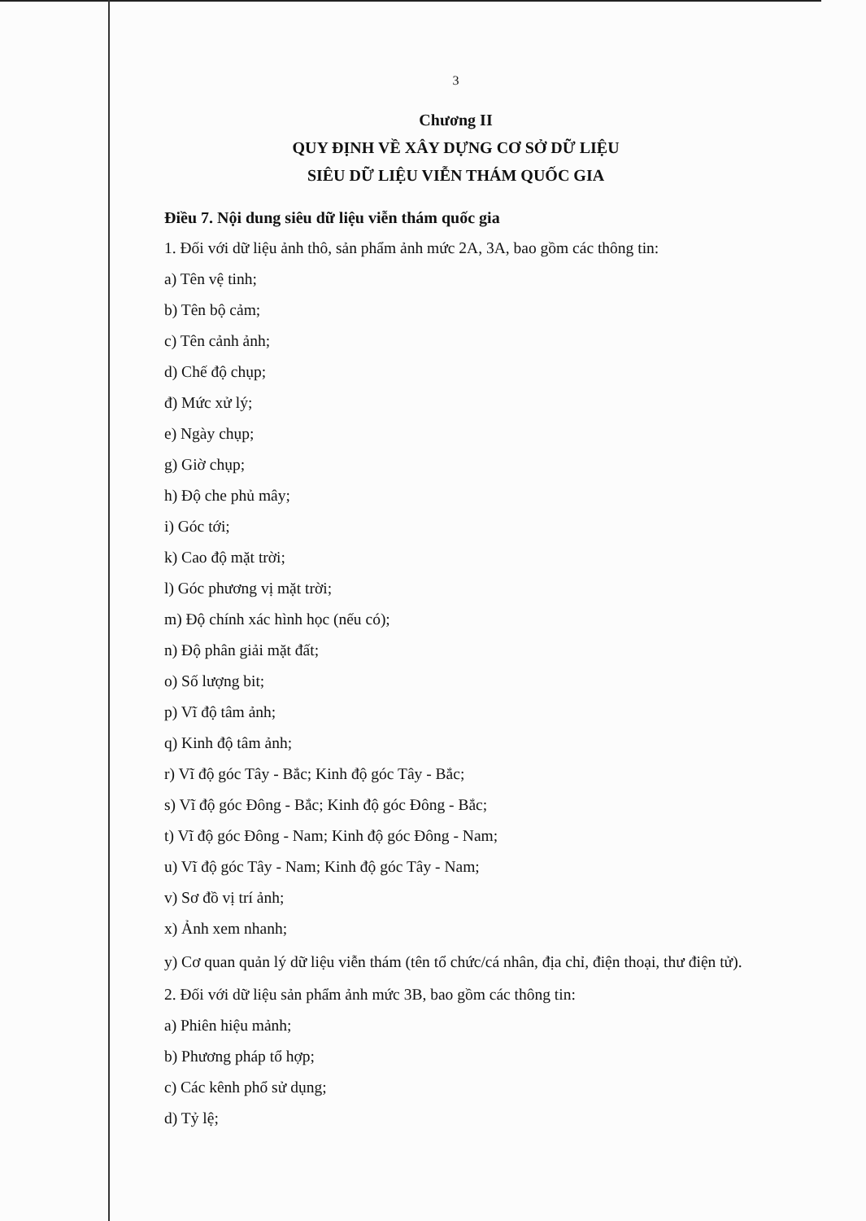3
Chương II
QUY ĐỊNH VỀ XÂY DỰNG CƠ SỞ DỮ LIỆU
SIÊU DỮ LIỆU VIỄN THÁM QUỐC GIA
Điều 7. Nội dung siêu dữ liệu viễn thám quốc gia
1. Đối với dữ liệu ảnh thô, sản phẩm ảnh mức 2A, 3A, bao gồm các thông tin:
a) Tên vệ tinh;
b) Tên bộ cảm;
c) Tên cảnh ảnh;
d) Chế độ chụp;
đ) Mức xử lý;
e) Ngày chụp;
g) Giờ chụp;
h) Độ che phủ mây;
i) Góc tới;
k) Cao độ mặt trời;
l) Góc phương vị mặt trời;
m) Độ chính xác hình học (nếu có);
n) Độ phân giải mặt đất;
o) Số lượng bit;
p) Vĩ độ tâm ảnh;
q) Kinh độ tâm ảnh;
r) Vĩ độ góc Tây - Bắc; Kinh độ góc Tây - Bắc;
s) Vĩ độ góc Đông - Bắc; Kinh độ góc Đông - Bắc;
t) Vĩ độ góc Đông - Nam; Kinh độ góc Đông - Nam;
u) Vĩ độ góc Tây - Nam; Kinh độ góc Tây - Nam;
v) Sơ đồ vị trí ảnh;
x) Ảnh xem nhanh;
y) Cơ quan quản lý dữ liệu viễn thám (tên tổ chức/cá nhân, địa chỉ, điện thoại, thư điện tử).
2. Đối với dữ liệu sản phẩm ảnh mức 3B, bao gồm các thông tin:
a) Phiên hiệu mảnh;
b) Phương pháp tổ hợp;
c) Các kênh phổ sử dụng;
d) Tỷ lệ;